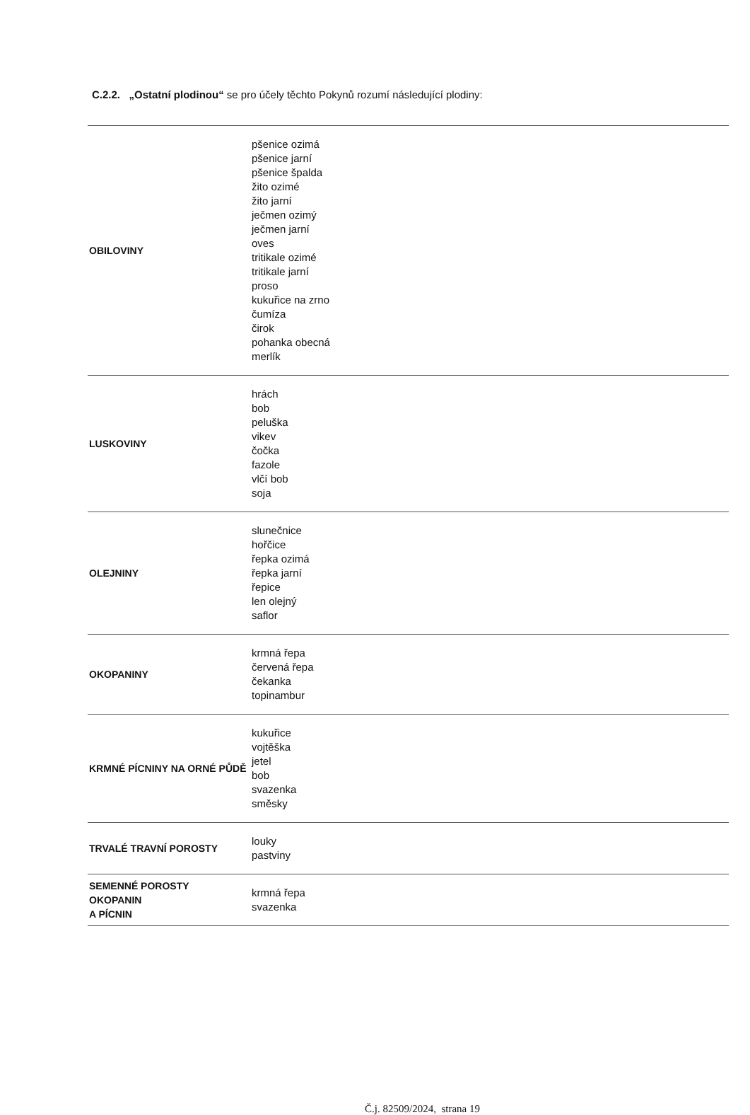C.2.2. „Ostatní plodinou“ se pro účely těchto Pokynů rozumí následující plodiny:
| OBILOVINY | pšenice ozimá pšenice jarní pšenice špalda žito ozimé žito jarní ječmen ozimý ječmen jarní oves tritikale ozimé tritikale jarní proso kukuřice na zrno čumíza čirok pohanka obecná merlík |
| LUSKOVINY | hrách bob peluška vikev čočka fazole vlčí bob soja |
| OLEJNINY | slunečnice hořčice řepka ozimá řepka jarní řepice len olejný saflor |
| OKOPANINY | krmná řepa červená řepa čekanka topinambur |
| KRMNÉ PÍCNINY NA ORNÉ PŮDĚ | kukuřice vojtěška jetel bob svazenka směsky |
| TRVALÉ TRAVNÍ POROSTY | louky pastviny |
| SEMENNÉ POROSTY OKOPANIN A PÍCNIN | krmná řepa svazenka |
Č.j. 82509/2024, strana 19